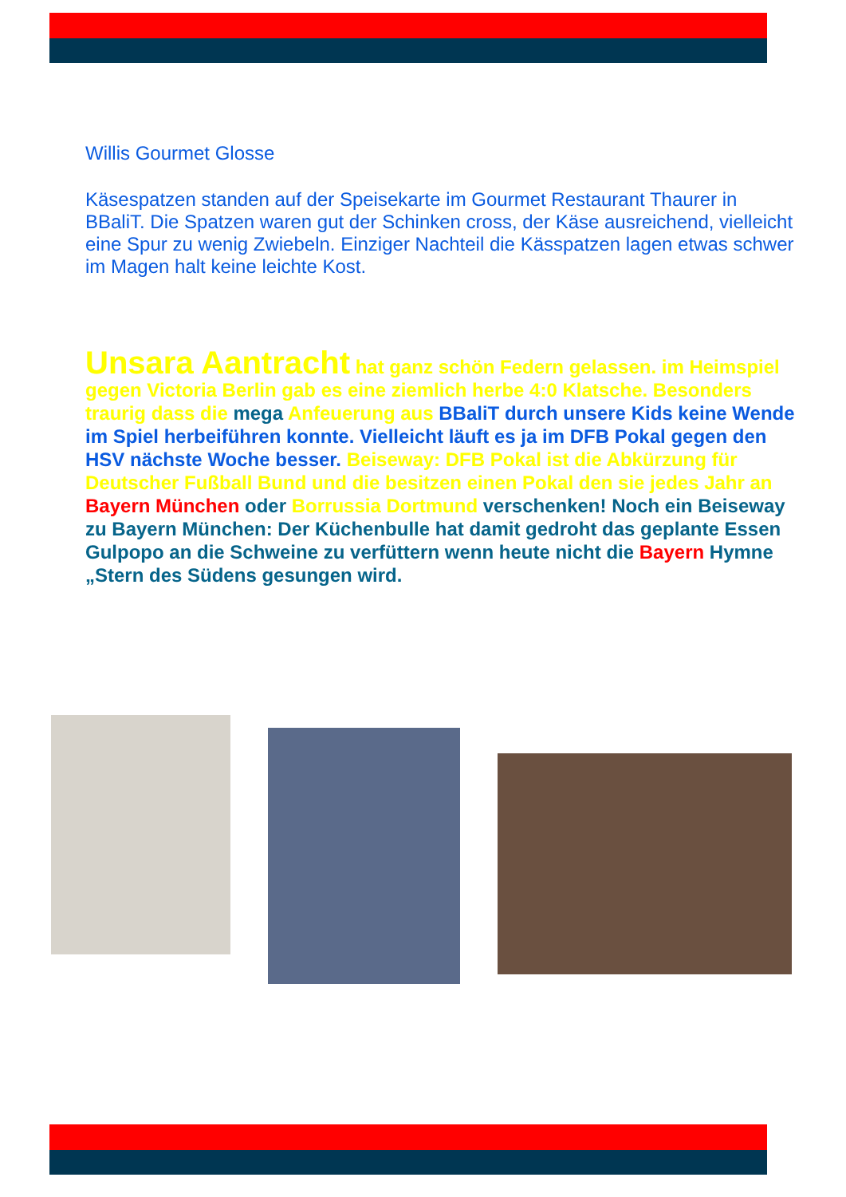Willis Gourmet Glosse
Käsespatzen standen auf der Speisekarte im Gourmet Restaurant Thaurer in BBaliT. Die Spatzen waren gut der Schinken cross, der Käse ausreichend, vielleicht eine Spur zu wenig Zwiebeln. Einziger Nachteil die Kässpatzen lagen etwas schwer im Magen halt keine leichte Kost.
Unsara Aantracht hat ganz schön Federn gelassen. im Heimspiel gegen Victoria Berlin gab es eine ziemlich herbe 4:0 Klatsche. Besonders traurig dass die mega Anfeuerung aus BBaliT durch unsere Kids keine Wende im Spiel herbeiführen konnte. Vielleicht läuft es ja im DFB Pokal gegen den HSV nächste Woche besser. Beiseway: DFB Pokal ist die Abkürzung für Deutscher Fußball Bund und die besitzen einen Pokal den sie jedes Jahr an Bayern München oder Borrussia Dortmund verschenken! Noch ein Beiseway zu Bayern München: Der Küchenbulle hat damit gedroht das geplante Essen Gulpopo an die Schweine zu verfüttern wenn heute nicht die Bayern Hymne „Stern des Südens gesungen wird.